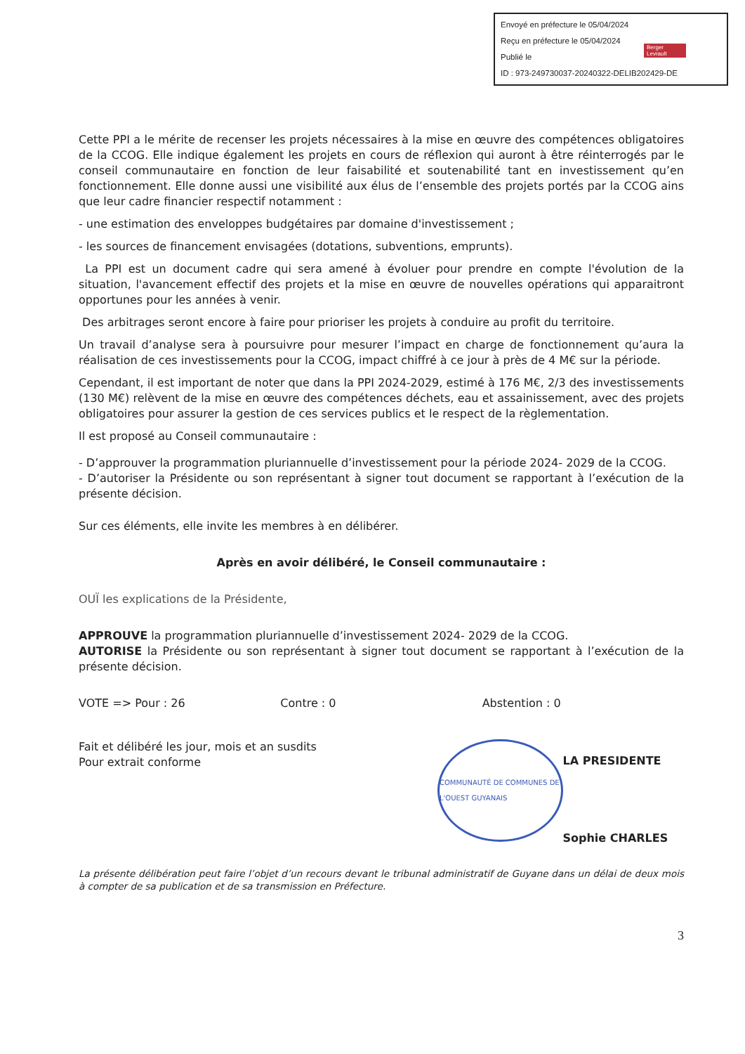Envoyé en préfecture le 05/04/2024
Reçu en préfecture le 05/04/2024
Publié le
ID : 973-249730037-20240322-DELIB202429-DE
Berger Levrault
Cette PPI a le mérite de recenser les projets nécessaires à la mise en œuvre des compétences obligatoires de la CCOG. Elle indique également les projets en cours de réflexion qui auront à être réinterrogés par le conseil communautaire en fonction de leur faisabilité et soutenabilité tant en investissement qu’en fonctionnement. Elle donne aussi une visibilité aux élus de l’ensemble des projets portés par la CCOG ains que leur cadre financier respectif notamment :
- une estimation des enveloppes budgétaires par domaine d'investissement ;
- les sources de financement envisagées (dotations, subventions, emprunts).
La PPI est un document cadre qui sera amené à évoluer pour prendre en compte l'évolution de la situation, l'avancement effectif des projets et la mise en œuvre de nouvelles opérations qui apparaitront opportunes pour les années à venir.
Des arbitrages seront encore à faire pour prioriser les projets à conduire au profit du territoire.
Un travail d’analyse sera à poursuivre pour mesurer l’impact en charge de fonctionnement qu’aura la réalisation de ces investissements pour la CCOG, impact chiffré à ce jour à près de 4 M€ sur la période.
Cependant, il est important de noter que dans la PPI 2024-2029, estimé à 176 M€, 2/3 des investissements (130 M€) relèvent de la mise en œuvre des compétences déchets, eau et assainissement, avec des projets obligatoires pour assurer la gestion de ces services publics et le respect de la règlementation.
Il est proposé au Conseil communautaire :
- D’approuver la programmation pluriannuelle d’investissement pour la période 2024- 2029 de la CCOG.
- D’autoriser la Présidente ou son représentant à signer tout document se rapportant à l’exécution de la présente décision.
Sur ces éléments, elle invite les membres à en délibérer.
Après en avoir délibéré, le Conseil communautaire :
OUÏ les explications de la Présidente,
APPROUVE la programmation pluriannuelle d’investissement 2024- 2029 de la CCOG.
AUTORISE la Présidente ou son représentant à signer tout document se rapportant à l’exécution de la présente décision.
VOTE => Pour : 26 Contre : 0 Abstention : 0
Fait et délibéré les jour, mois et an susdits
Pour extrait conforme
COMMUNAUTÉ DE COMMUNES DE L'OUEST GUYANAIS
LA PRESIDENTE
Sophie CHARLES
La présente délibération peut faire l’objet d’un recours devant le tribunal administratif de Guyane dans un délai de deux mois à compter de sa publication et de sa transmission en Préfecture.
3